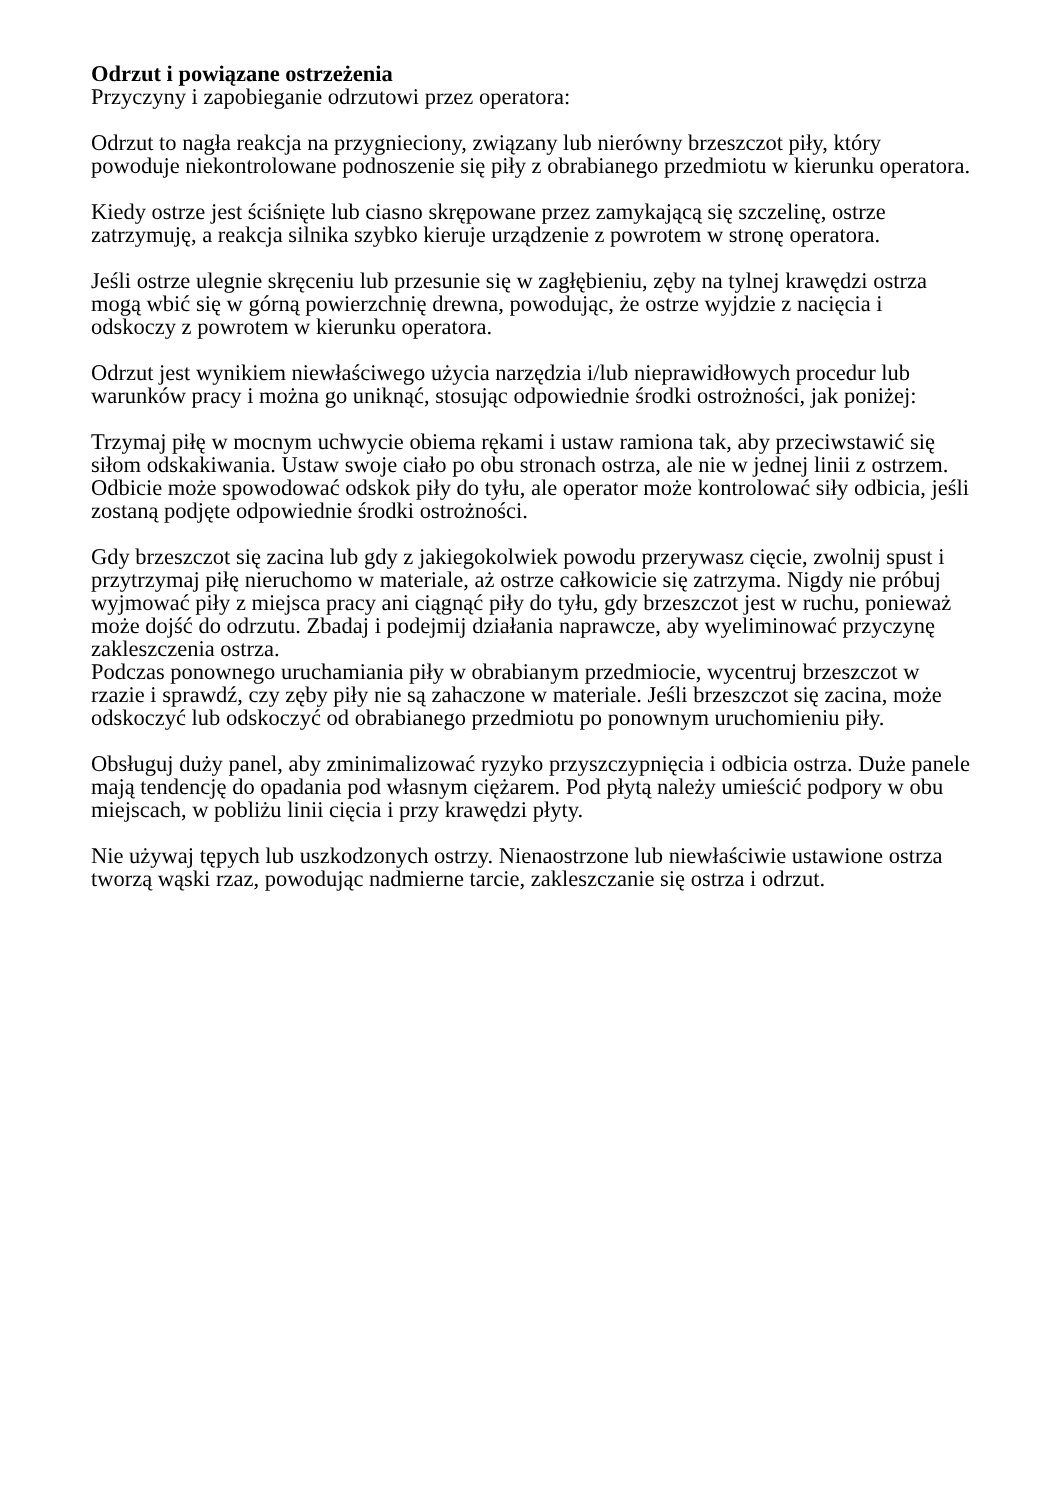Odrzut i powiązane ostrzeżenia
Przyczyny i zapobieganie odrzutowi przez operatora:
Odrzut to nagła reakcja na przygnieciony, związany lub nierówny brzeszczot piły, który powoduje niekontrolowane podnoszenie się piły z obrabianego przedmiotu w kierunku operatora.
Kiedy ostrze jest ściśnięte lub ciasno skrępowane przez zamykającą się szczelinę, ostrze zatrzymuję, a reakcja silnika szybko kieruje urządzenie z powrotem w stronę operatora.
Jeśli ostrze ulegnie skręceniu lub przesunie się w zagłębieniu, zęby na tylnej krawędzi ostrza mogą wbić się w górną powierzchnię drewna, powodując, że ostrze wyjdzie z nacięcia i odskoczy z powrotem w kierunku operatora.
Odrzut jest wynikiem niewłaściwego użycia narzędzia i/lub nieprawidłowych procedur lub warunków pracy i można go uniknąć, stosując odpowiednie środki ostrożności, jak poniżej:
Trzymaj piłę w mocnym uchwycie obiema rękami i ustaw ramiona tak, aby przeciwstawić się siłom odskakiwania. Ustaw swoje ciało po obu stronach ostrza, ale nie w jednej linii z ostrzem. Odbicie może spowodować odskok piły do tyłu, ale operator może kontrolować siły odbicia, jeśli zostaną podjęte odpowiednie środki ostrożności.
Gdy brzeszczot się zacina lub gdy z jakiegokolwiek powodu przerywasz cięcie, zwolnij spust i przytrzymaj piłę nieruchomo w materiale, aż ostrze całkowicie się zatrzyma. Nigdy nie próbuj wyjmować piły z miejsca pracy ani ciągnąć piły do tyłu, gdy brzeszczot jest w ruchu, ponieważ może dojść do odrzutu. Zbadaj i podejmij działania naprawcze, aby wyeliminować przyczynę zakleszczenia ostrza.
Podczas ponownego uruchamiania piły w obrabianym przedmiocie, wycentruj brzeszczot w rzazie i sprawdź, czy zęby piły nie są zahaczone w materiale. Jeśli brzeszczot się zacina, może odskoczyć lub odskoczyć od obrabianego przedmiotu po ponownym uruchomieniu piły.
Obsługuj duży panel, aby zminimalizować ryzyko przyszczypnięcia i odbicia ostrza. Duże panele mają tendencję do opadania pod własnym ciężarem. Pod płytą należy umieścić podpory w obu miejscach, w pobliżu linii cięcia i przy krawędzi płyty.
Nie używaj tępych lub uszkodzonych ostrzy. Nienaostrzone lub niewłaściwie ustawione ostrza tworzą wąski rzaz, powodując nadmierne tarcie, zakleszczanie się ostrza i odrzut.